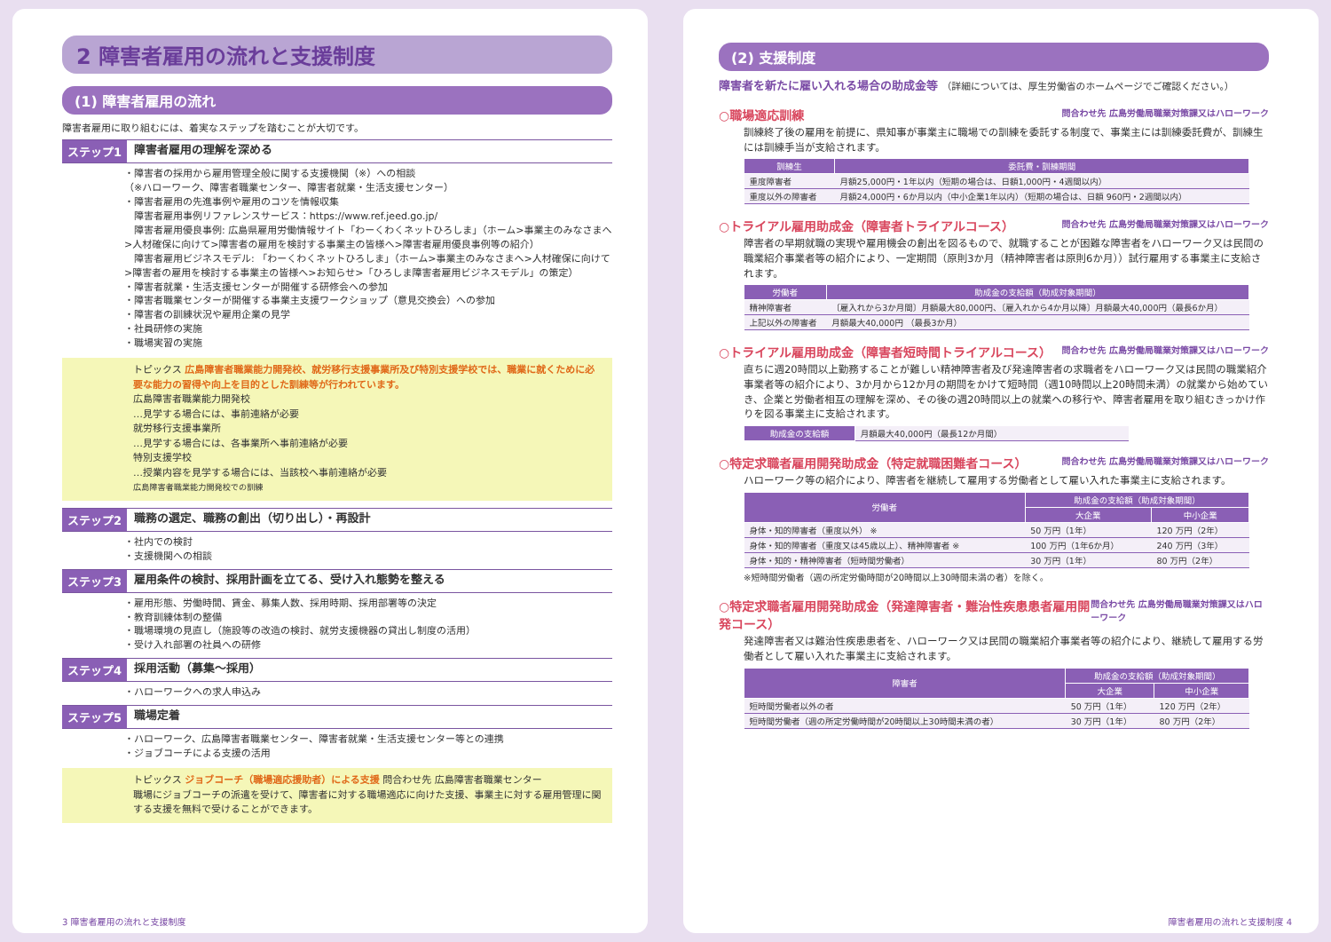2 障害者雇用の流れと支援制度
(1) 障害者雇用の流れ
障害者雇用に取り組むには、着実なステップを踏むことが大切です。
ステップ1 障害者雇用の理解を深める
・障害者の採用から雇用管理全般に関する支援機関（※）への相談
（※ハローワーク、障害者職業センター、障害者就業・生活支援センター）
・障害者雇用の先進事例や雇用のコツを情報収集
　障害者雇用事例リファレンスサービス：https://www.ref.jeed.go.jp/
　障害者雇用優良事例: 広島県雇用労働情報サイト「わーくわくネットひろしま」（ホーム>事業主のみなさまへ>人材確保に向けて>障害者の雇用を検討する事業主の皆様へ>障害者雇用優良事例等の紹介）
　障害者雇用ビジネスモデル: 「わーくわくネットひろしま」（ホーム>事業主のみなさまへ>人材確保に向けて>障害者の雇用を検討する事業主の皆様へ>お知らせ>「ひろしま障害者雇用ビジネスモデル」の策定）
・障害者就業・生活支援センターが開催する研修会への参加
・障害者職業センターが開催する事業主支援ワークショップ（意見交換会）への参加
・障害者の訓練状況や雇用企業の見学
・社員研修の実施
・職場実習の実施
トピックス 広島障害者職業能力開発校、就労移行支援事業所及び特別支援学校では、職業に就くために必要な能力の習得や向上を目的とした訓練等が行われています。
広島障害者職業能力開発校
…見学する場合には、事前連絡が必要
就労移行支援事業所
…見学する場合には、各事業所へ事前連絡が必要
特別支援学校
…授業内容を見学する場合には、当該校へ事前連絡が必要
広島障害者職業能力開発校での訓練
ステップ2 職務の選定、職務の創出（切り出し）・再設計
・社内での検討
・支援機関への相談
ステップ3 雇用条件の検討、採用計画を立てる、受け入れ態勢を整える
・雇用形態、労働時間、賃金、募集人数、採用時期、採用部署等の決定
・教育訓練体制の整備
・職場環境の見直し（施設等の改造の検討、就労支援機器の貸出し制度の活用）
・受け入れ部署の社員への研修
ステップ4 採用活動（募集～採用）
・ハローワークへの求人申込み
ステップ5 職場定着
・ハローワーク、広島障害者職業センター、障害者就業・生活支援センター等との連携
・ジョブコーチによる支援の活用
トピックス ジョブコーチ（職場適応援助者）による支援 問合わせ先 広島障害者職業センター
職場にジョブコーチの派遣を受けて、障害者に対する職場適応に向けた支援、事業主に対する雇用管理に関する支援を無料で受けることができます。
3 障害者雇用の流れと支援制度
(2) 支援制度
障害者を新たに雇い入れる場合の助成金等 （詳細については、厚生労働省のホームページでご確認ください。）
○職場適応訓練 問合わせ先 広島労働局職業対策課又はハローワーク
訓練終了後の雇用を前提に、県知事が事業主に職場での訓練を委託する制度で、事業主には訓練委託費が、訓練生には訓練手当が支給されます。
| 訓練生 | 委託費・訓練期間 |
| --- | --- |
| 重度障害者 | 月額25,000円・1年以内（短期の場合は、日額1,000円・4週間以内） |
| 重度以外の障害者 | 月額24,000円・6か月以内（中小企業1年以内）（短期の場合は、日額 960円・2週間以内） |
○トライアル雇用助成金（障害者トライアルコース） 問合わせ先 広島労働局職業対策課又はハローワーク
障害者の早期就職の実現や雇用機会の創出を図るもので、就職することが困難な障害者をハローワーク又は民間の職業紹介事業者等の紹介により、一定期間（原則3か月（精神障害者は原則6か月））試行雇用する事業主に支給されます。
| 労働者 | 助成金の支給額（助成対象期間） |
| --- | --- |
| 精神障害者 | 〔雇入れから3か月間〕月額最大80,000円、〔雇入れから4か月以降〕月額最大40,000円（最長6か月） |
| 上記以外の障害者 | 月額最大40,000円 （最長3か月） |
○トライアル雇用助成金（障害者短時間トライアルコース） 問合わせ先 広島労働局職業対策課又はハローワーク
直ちに週20時間以上勤務することが難しい精神障害者及び発達障害者の求職者をハローワーク又は民間の職業紹介事業者等の紹介により、3か月から12か月の期間をかけて短時間（週10時間以上20時間未満）の就業から始めていき、企業と労働者相互の理解を深め、その後の週20時間以上の就業への移行や、障害者雇用を取り組むきっかけ作りを図る事業主に支給されます。
| 助成金の支給額 | 月額最大40,000円（最長12か月間） |
○特定求職者雇用開発助成金（特定就職困難者コース） 問合わせ先 広島労働局職業対策課又はハローワーク
ハローワーク等の紹介により、障害者を継続して雇用する労働者として雇い入れた事業主に支給されます。
| 労働者 | 助成金の支給額（助成対象期間） | |
| --- | --- | --- |
| | 大企業 | 中小企業 |
| 身体・知的障害者（重度以外） ※ | 50 万円（1年） | 120 万円（2年） |
| 身体・知的障害者（重度又は45歳以上）、精神障害者 ※ | 100 万円（1年6か月） | 240 万円（3年） |
| 身体・知的・精神障害者（短時間労働者） | 30 万円（1年） | 80 万円（2年） |
※短時間労働者（週の所定労働時間が20時間以上30時間未満の者）を除く。
○特定求職者雇用開発助成金（発達障害者・難治性疾患患者雇用開発コース） 問合わせ先 広島労働局職業対策課又はハローワーク
発達障害者又は難治性疾患患者を、ハローワーク又は民間の職業紹介事業者等の紹介により、継続して雇用する労働者として雇い入れた事業主に支給されます。
| 障害者 | 助成金の支給額（助成対象期間） | |
| --- | --- | --- |
| | 大企業 | 中小企業 |
| 短時間労働者以外の者 | 50 万円（1年） | 120 万円（2年） |
| 短時間労働者（週の所定労働時間が20時間以上30時間未満の者） | 30 万円（1年） | 80 万円（2年） |
障害者雇用の流れと支援制度 4